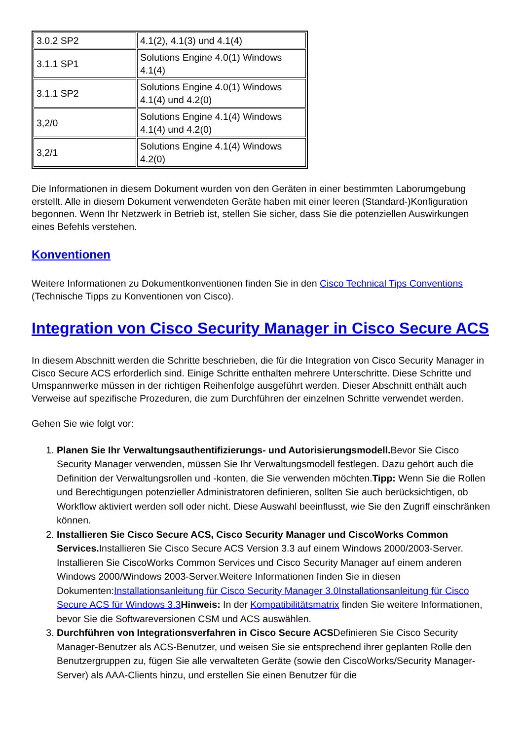| 3.0.2 SP2 | 4.1(2), 4.1(3) und 4.1(4) |
| 3.1.1 SP1 | Solutions Engine 4.0(1) Windows 4.1(4) |
| 3.1.1 SP2 | Solutions Engine 4.0(1) Windows 4.1(4) und 4.2(0) |
| 3,2/0 | Solutions Engine 4.1(4) Windows 4.1(4) und 4.2(0) |
| 3,2/1 | Solutions Engine 4.1(4) Windows 4.2(0) |
Die Informationen in diesem Dokument wurden von den Geräten in einer bestimmten Laborumgebung erstellt. Alle in diesem Dokument verwendeten Geräte haben mit einer leeren (Standard-)Konfiguration begonnen. Wenn Ihr Netzwerk in Betrieb ist, stellen Sie sicher, dass Sie die potenziellen Auswirkungen eines Befehls verstehen.
Konventionen
Weitere Informationen zu Dokumentkonventionen finden Sie in den Cisco Technical Tips Conventions (Technische Tipps zu Konventionen von Cisco).
Integration von Cisco Security Manager in Cisco Secure ACS
In diesem Abschnitt werden die Schritte beschrieben, die für die Integration von Cisco Security Manager in Cisco Secure ACS erforderlich sind. Einige Schritte enthalten mehrere Unterschritte. Diese Schritte und Umspannwerke müssen in der richtigen Reihenfolge ausgeführt werden. Dieser Abschnitt enthält auch Verweise auf spezifische Prozeduren, die zum Durchführen der einzelnen Schritte verwendet werden.
Gehen Sie wie folgt vor:
1. Planen Sie Ihr Verwaltungsauthentifizierungs- und Autorisierungsmodell. Bevor Sie Cisco Security Manager verwenden, müssen Sie Ihr Verwaltungsmodell festlegen. Dazu gehört auch die Definition der Verwaltungsrollen und -konten, die Sie verwenden möchten.Tipp: Wenn Sie die Rollen und Berechtigungen potenzieller Administratoren definieren, sollten Sie auch berücksichtigen, ob Workflow aktiviert werden soll oder nicht. Diese Auswahl beeinflusst, wie Sie den Zugriff einschränken können.
2. Installieren Sie Cisco Secure ACS, Cisco Security Manager und CiscoWorks Common Services. Installieren Sie Cisco Secure ACS Version 3.3 auf einem Windows 2000/2003-Server. Installieren Sie CiscoWorks Common Services und Cisco Security Manager auf einem anderen Windows 2000/Windows 2003-Server.Weitere Informationen finden Sie in diesen Dokumenten:Installationsanleitung für Cisco Security Manager 3.0 Installationsanleitung für Cisco Secure ACS für Windows 3.3 Hinweis: In der Kompatibilitätsmatrix finden Sie weitere Informationen, bevor Sie die Softwareversionen CSM und ACS auswählen.
3. Durchführen von Integrationsverfahren in Cisco Secure ACSDefinieren Sie Cisco Security Manager-Benutzer als ACS-Benutzer, und weisen Sie sie entsprechend ihrer geplanten Rolle den Benutzergruppen zu, fügen Sie alle verwalteten Geräte (sowie den CiscoWorks/Security Manager-Server) als AAA-Clients hinzu, und erstellen Sie einen Benutzer für die